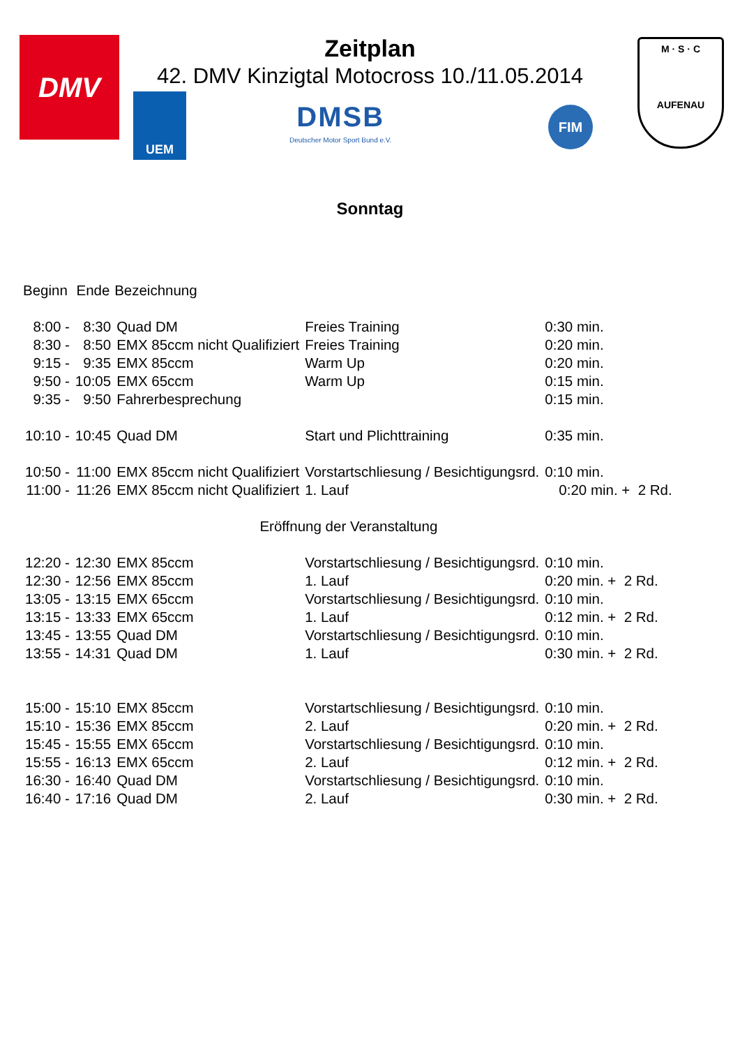DMV
Zeitplan
42. DMV Kinzigtal Motocross 10./11.05.2014
UEM
DMSB
Deutscher Motor Sport Bund e.V.
FIM
M · S · C
AUFENAU
Sonntag
| Beginn | Ende | Bezeichnung | | |
| --- | --- | --- | --- | --- |
| 8:00 - | 8:30 | Quad DM | Freies Training | 0:30 min. |
| 8:30 - | 8:50 | EMX 85ccm nicht Qualifiziert | Freies Training | 0:20 min. |
| 9:15 - | 9:35 | EMX 85ccm | Warm Up | 0:20 min. |
| 9:50 - | 10:05 | EMX 65ccm | Warm Up | 0:15 min. |
| 9:35 - | 9:50 | Fahrerbesprechung | | 0:15 min. |
| 10:10 - | 10:45 | Quad DM | Start und Plichttraining | 0:35 min. |
| 10:50 - | 11:00 | EMX 85ccm nicht Qualifiziert | Vorstartschliesung / Besichtigungsrd. | 0:10 min. |
| 11:00 - | 11:26 | EMX 85ccm nicht Qualifiziert | 1. Lauf | 0:20 min. + 2 Rd. |
| Eröffnung der Veranstaltung | | | | |
| 12:20 - | 12:30 | EMX 85ccm | Vorstartschliesung / Besichtigungsrd. | 0:10 min. |
| 12:30 - | 12:56 | EMX 85ccm | 1. Lauf | 0:20 min. + 2 Rd. |
| 13:05 - | 13:15 | EMX 65ccm | Vorstartschliesung / Besichtigungsrd. | 0:10 min. |
| 13:15 - | 13:33 | EMX 65ccm | 1. Lauf | 0:12 min. + 2 Rd. |
| 13:45 - | 13:55 | Quad DM | Vorstartschliesung / Besichtigungsrd. | 0:10 min. |
| 13:55 - | 14:31 | Quad DM | 1. Lauf | 0:30 min. + 2 Rd. |
| 15:00 - | 15:10 | EMX 85ccm | Vorstartschliesung / Besichtigungsrd. | 0:10 min. |
| 15:10 - | 15:36 | EMX 85ccm | 2. Lauf | 0:20 min. + 2 Rd. |
| 15:45 - | 15:55 | EMX 65ccm | Vorstartschliesung / Besichtigungsrd. | 0:10 min. |
| 15:55 - | 16:13 | EMX 65ccm | 2. Lauf | 0:12 min. + 2 Rd. |
| 16:30 - | 16:40 | Quad DM | Vorstartschliesung / Besichtigungsrd. | 0:10 min. |
| 16:40 - | 17:16 | Quad DM | 2. Lauf | 0:30 min. + 2 Rd. |